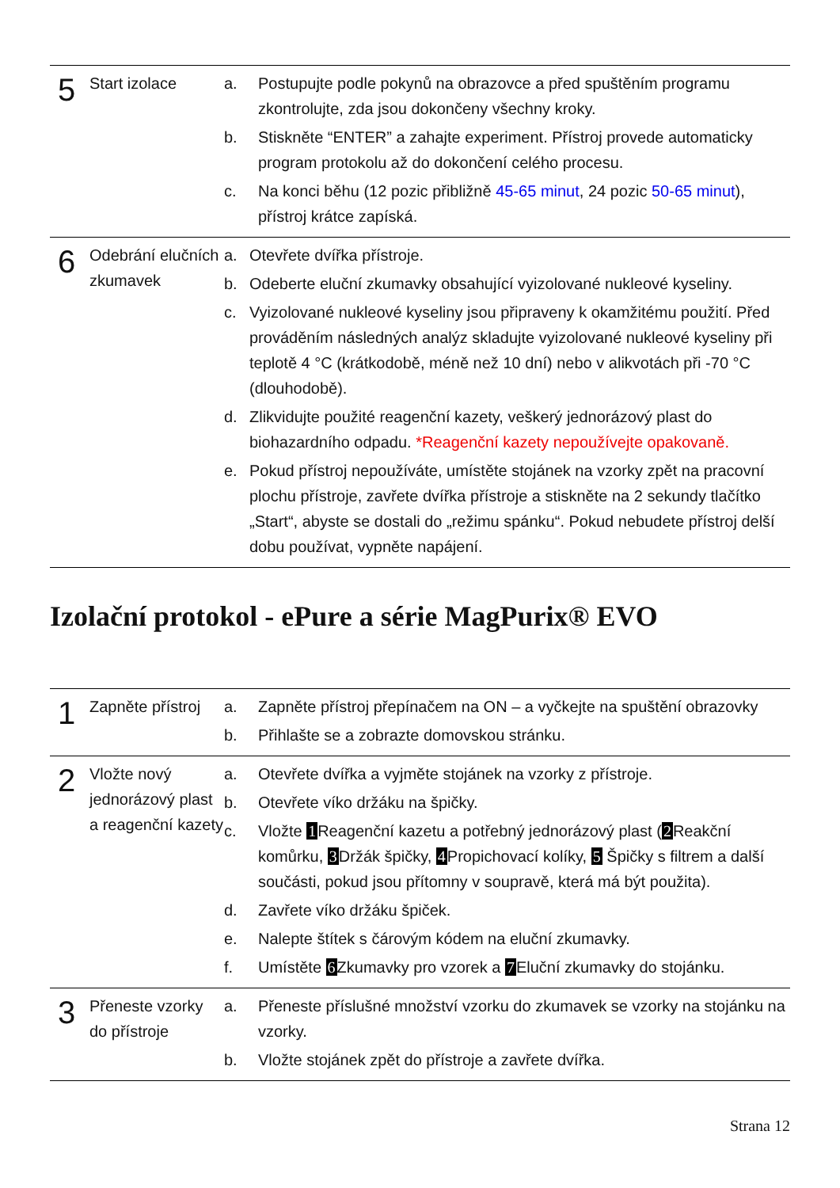| 5 | Start izolace | a. Postupujte podle pokynů na obrazovce a před spuštěním programu zkontrolujte, zda jsou dokončeny všechny kroky. b. Stiskněte “ENTER” a zahajte experiment. Přístroj provede automaticky program protokolu až do dokončení celého procesu. c. Na konci běhu (12 pozic přibližně 45-65 minut , 24 pozic 50-65 minut ), přístroj krátce zapíská. |
| 6 | Odebrání elučních zkumavek | a. Otevřete dvířka přístroje. b. Odeberte eluční zkumavky obsahující vyizolované nukleové kyseliny. c. Vyizolované nukleové kyseliny jsou připraveny k okamžitému použití. Před prováděním následných analýz skladujte vyizolované nukleové kyseliny při teplotě 4 °C (krátkodobě, méně než 10 dní) nebo v alikvotách při -70 °C (dlouhodobě). d. Zlikvidujte použité reagenční kazety, veškerý jednorázový plast do biohazardního odpadu. *Reagenční kazety nepoužívejte opakovaně. e. Pokud přístroj nepoužíváte, umístěte stojánek na vzorky zpět na pracovní plochu přístroje, zavřete dvířka přístroje a stiskněte na 2 sekundy tlačítko „Start“, abyste se dostali do „režimu spánku“. Pokud nebudete přístroj delší dobu používat, vypněte napájení. |
Izolační protokol - ePure a série MagPurix® EVO
| 1 | Zapněte přístroj | a. Zapněte přístroj přepínačem na ON – a vyčkejte na spuštění obrazovky b. Přihlašte se a zobrazte domovskou stránku. |
| 2 | Vložte nový jednorázový plast a reagenční kazety | a. Otevřete dvířka a vyjměte stojánek na vzorky z přístroje. b. Otevřete víko držáku na špičky. c. Vložte 1 Reagenční kazetu a potřebný jednorázový plast ( 2 Reakční komůrku, 3 Držák špičky, 4 Propichovací kolíky, 5 Špičky s filtrem a další součásti, pokud jsou přítomny v soupravě, která má být použita). d. Zavřete víko držáku špiček. e. Nalepte štítek s čárovým kódem na eluční zkumavky. f. Umístěte 6 Zkumavky pro vzorek a 7 Eluční zkumavky do stojánku. |
| 3 | Přeneste vzorky do přístroje | a. Přeneste příslušné množství vzorku do zkumavek se vzorky na stojánku na vzorky. b. Vložte stojánek zpět do přístroje a zavřete dvířka. |
Strana 12